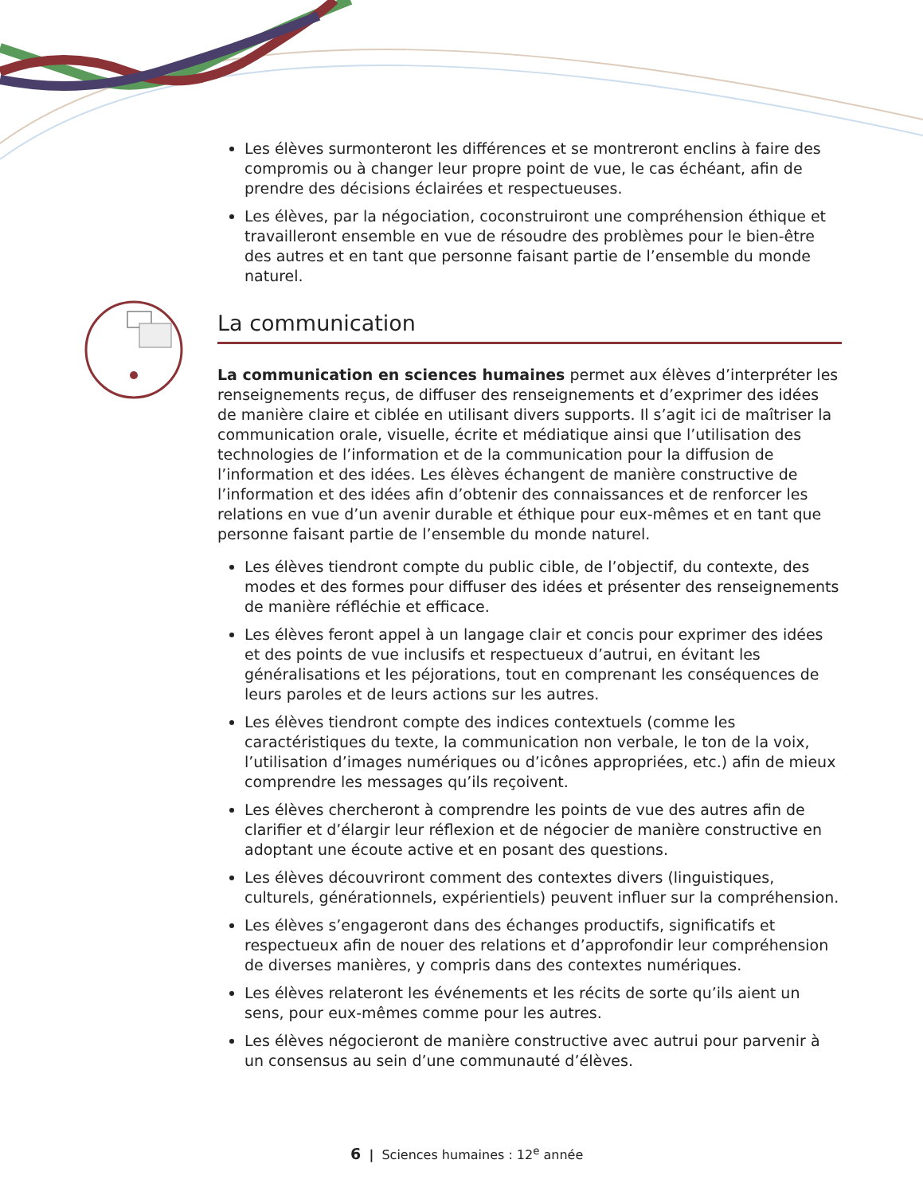Les élèves surmonteront les différences et se montreront enclins à faire des compromis ou à changer leur propre point de vue, le cas échéant, afin de prendre des décisions éclairées et respectueuses.
Les élèves, par la négociation, coconstruiront une compréhension éthique et travailleront ensemble en vue de résoudre des problèmes pour le bien-être des autres et en tant que personne faisant partie de l’ensemble du monde naturel.
La communication
La communication en sciences humaines permet aux élèves d’interpréter les renseignements reçus, de diffuser des renseignements et d’exprimer des idées de manière claire et ciblée en utilisant divers supports. Il s’agit ici de maîtriser la communication orale, visuelle, écrite et médiatique ainsi que l’utilisation des technologies de l’information et de la communication pour la diffusion de l’information et des idées. Les élèves échangent de manière constructive de l’information et des idées afin d’obtenir des connaissances et de renforcer les relations en vue d’un avenir durable et éthique pour eux-mêmes et en tant que personne faisant partie de l’ensemble du monde naturel.
Les élèves tiendront compte du public cible, de l’objectif, du contexte, des modes et des formes pour diffuser des idées et présenter des renseignements de manière réfléchie et efficace.
Les élèves feront appel à un langage clair et concis pour exprimer des idées et des points de vue inclusifs et respectueux d’autrui, en évitant les généralisations et les péjorations, tout en comprenant les conséquences de leurs paroles et de leurs actions sur les autres.
Les élèves tiendront compte des indices contextuels (comme les caractéristiques du texte, la communication non verbale, le ton de la voix, l’utilisation d’images numériques ou d’icônes appropriées, etc.) afin de mieux comprendre les messages qu’ils reçoivent.
Les élèves chercheront à comprendre les points de vue des autres afin de clarifier et d’élargir leur réflexion et de négocier de manière constructive en adoptant une écoute active et en posant des questions.
Les élèves découvriront comment des contextes divers (linguistiques, culturels, générationnels, expérientiels) peuvent influer sur la compréhension.
Les élèves s’engageront dans des échanges productifs, significatifs et respectueux afin de nouer des relations et d’approfondir leur compréhension de diverses manières, y compris dans des contextes numériques.
Les élèves relateront les événements et les récits de sorte qu’ils aient un sens, pour eux-mêmes comme pour les autres.
Les élèves négocieront de manière constructive avec autrui pour parvenir à un consensus au sein d’une communauté d’élèves.
6 | Sciences humaines : 12<sup>e</sup> année